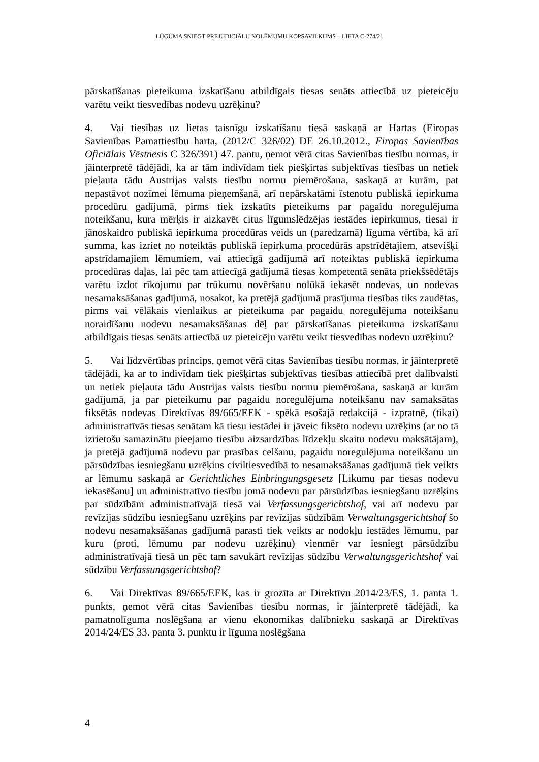LŪGUMA SNIEGT PREJUDICIĀLU NOLĒMUMU KOPSAVILKUMS – LIETA C-274/21
pārskatīšanas pieteikuma izskatīšanu atbildīgais tiesas senāts attiecībā uz pieteicēju varētu veikt tiesvedības nodevu uzrēķinu?
4. Vai tiesības uz lietas taisnīgu izskatīšanu tiesā saskaņā ar Hartas (Eiropas Savienības Pamattiesību harta, (2012/C 326/02) DE 26.10.2012., Eiropas Savienības Oficiālais Vēstnesis C 326/391) 47. pantu, ņemot vērā citas Savienības tiesību normas, ir jāinterpretē tādējādi, ka ar tām indivīdam tiek piešķirtas subjektīvas tiesības un netiek pieļauta tādu Austrijas valsts tiesību normu piemērošana, saskaņā ar kurām, pat nepastāvot nozīmei lēmuma pieņemšanā, arī nepārskatāmi īstenotu publiskā iepirkuma procedūru gadījumā, pirms tiek izskatīts pieteikums par pagaidu noregulējuma noteikšanu, kura mērķis ir aizkavēt citus līgumslēdzējas iestādes iepirkumus, tiesai ir jānoskaidro publiskā iepirkuma procedūras veids un (paredzamā) līguma vērtība, kā arī summa, kas izriet no noteiktās publiskā iepirkuma procedūrās apstrīdētajiem, atsevišķi apstrīdamajiem lēmumiem, vai attiecīgā gadījumā arī noteiktas publiskā iepirkuma procedūras daļas, lai pēc tam attiecīgā gadījumā tiesas kompetentā senāta priekšsēdētājs varētu izdot rīkojumu par trūkumu novēršanu nolūkā iekasēt nodevas, un nodevas nesamaksāšanas gadījumā, nosakot, ka pretējā gadījumā prasījuma tiesības tiks zaudētas, pirms vai vēlākais vienlaikus ar pieteikuma par pagaidu noregulējuma noteikšanu noraidīšanu nodevu nesamaksāšanas dēļ par pārskatīšanas pieteikuma izskatīšanu atbildīgais tiesas senāts attiecībā uz pieteicēju varētu veikt tiesvedības nodevu uzrēķinu?
5. Vai līdzvērtības princips, ņemot vērā citas Savienības tiesību normas, ir jāinterpretē tādējādi, ka ar to indivīdam tiek piešķirtas subjektīvas tiesības attiecībā pret dalībvalsti un netiek pieļauta tādu Austrijas valsts tiesību normu piemērošana, saskaņā ar kurām gadījumā, ja par pieteikumu par pagaidu noregulējuma noteikšanu nav samaksātas fiksētās nodevas Direktīvas 89/665/EEK - spēkā esošajā redakcijā - izpratnē, (tikai) administratīvās tiesas senātam kā tiesu iestādei ir jāveic fiksēto nodevu uzrēķins (ar no tā izrietošu samazinātu pieejamo tiesību aizsardzības līdzekļu skaitu nodevu maksātājam), ja pretējā gadījumā nodevu par prasības celšanu, pagaidu noregulējuma noteikšanu un pārsūdzības iesniegšanu uzrēķins civiltiesvedībā to nesamaksāšanas gadījumā tiek veikts ar lēmumu saskaņā ar Gerichtliches Einbringungsgesetz [Likumu par tiesas nodevu iekasēšanu] un administratīvo tiesību jomā nodevu par pārsūdzības iesniegšanu uzrēķins par sūdzībām administratīvajā tiesā vai Verfassungsgerichtshof, vai arī nodevu par revīzijas sūdzību iesniegšanu uzrēķins par revīzijas sūdzībām Verwaltungsgerichtshof šo nodevu nesamaksāšanas gadījumā parasti tiek veikts ar nodokļu iestādes lēmumu, par kuru (proti, lēmumu par nodevu uzrēķinu) vienmēr var iesniegt pārsūdzību administratīvajā tiesā un pēc tam savukārt revīzijas sūdzību Verwaltungsgerichtshof vai sūdzību Verfassungsgerichtshof?
6. Vai Direktīvas 89/665/EEK, kas ir grozīta ar Direktīvu 2014/23/ES, 1. panta 1. punkts, ņemot vērā citas Savienības tiesību normas, ir jāinterpretē tādējādi, ka pamatnolīguma noslēgšana ar vienu ekonomikas dalībnieku saskaņā ar Direktīvas 2014/24/ES 33. panta 3. punktu ir līguma noslēgšana
4